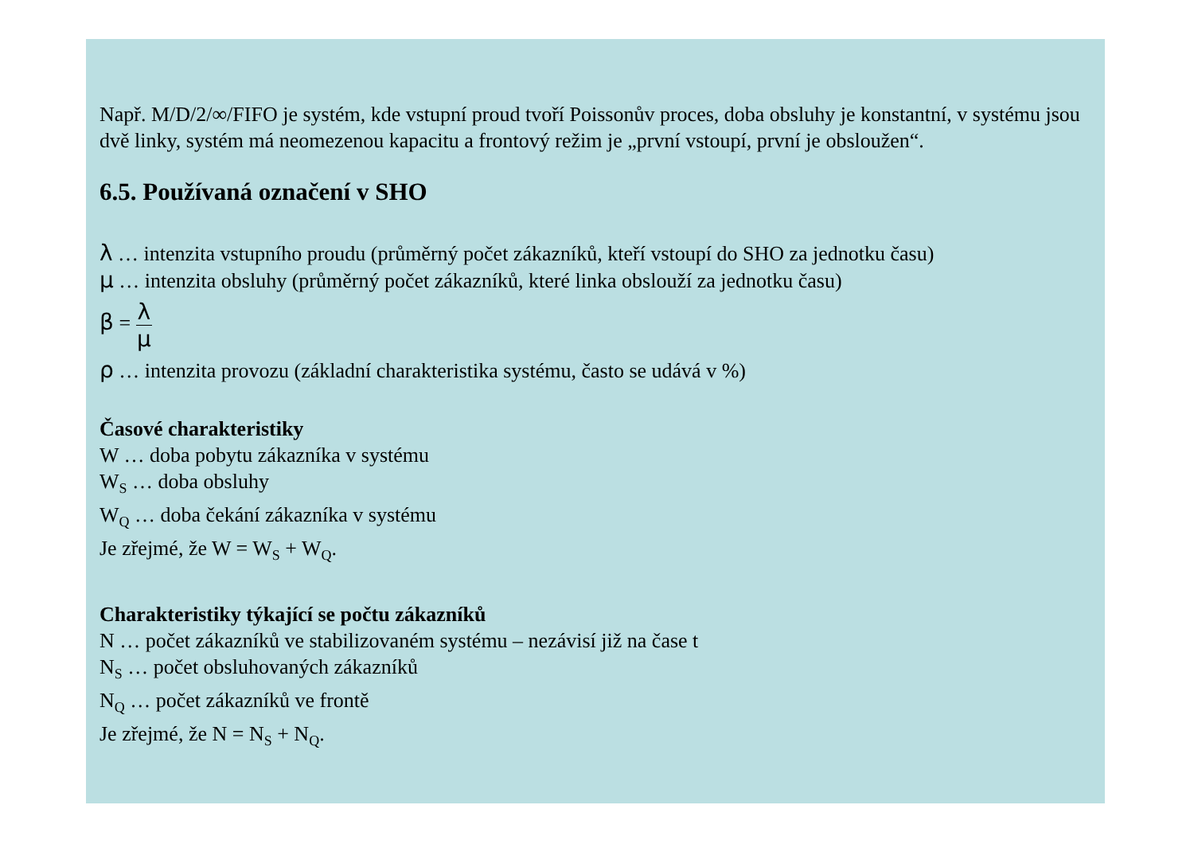Např. M/D/2/∞/FIFO je systém, kde vstupní proud tvoří Poissonův proces, doba obsluhy je konstantní, v systému jsou dvě linky, systém má neomezenou kapacitu a frontový režim je „první vstoupí, první je obsloužen“.
6.5. Používaná označení v SHO
λ … intenzita vstupního proudu (průměrný počet zákazníků, kteří vstoupí do SHO za jednotku času)
μ … intenzita obsluhy (průměrný počet zákazníků, které linka obslouží za jednotku času)
β = λ μ
ρ … intenzita provozu (základní charakteristika systému, často se udává v %)
Časové charakteristiky
W … doba pobytu zákazníka v systému
W<sub>S</sub> … doba obsluhy
W<sub>Q</sub> … doba čekání zákazníka v systému
Je zřejmé, že W = W<sub>S</sub> + W<sub>Q</sub>.
Charakteristiky týkající se počtu zákazníků
N … počet zákazníků ve stabilizovaném systému – nezávisí již na čase t
N<sub>S</sub> … počet obsluhovaných zákazníků
N<sub>Q</sub> … počet zákazníků ve frontě
Je zřejmé, že N = N<sub>S</sub> + N<sub>Q</sub>.